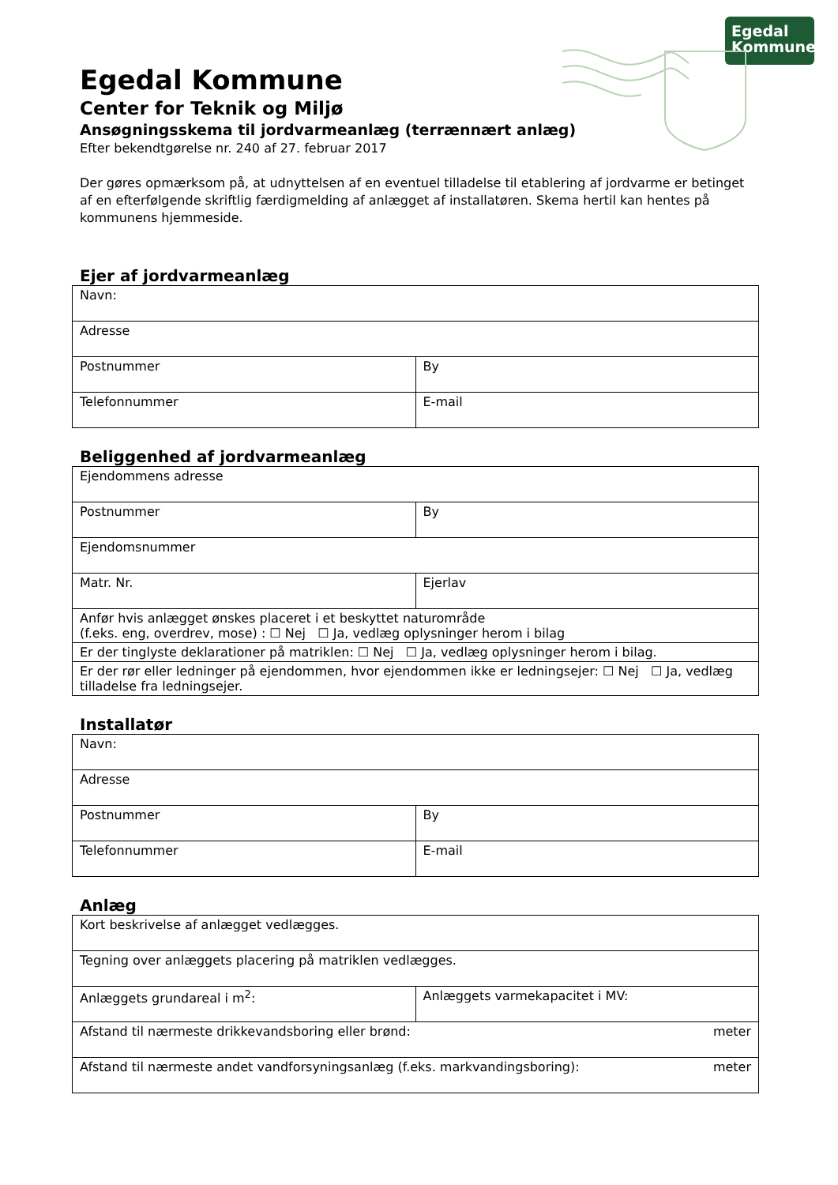Egedal
Kommune
Egedal Kommune
Center for Teknik og Miljø
Ansøgningsskema til jordvarmeanlæg (terrænnært anlæg)
Efter bekendtgørelse nr. 240 af 27. februar 2017
Der gøres opmærksom på, at udnyttelsen af en eventuel tilladelse til etablering af jordvarme er betinget af en efterfølgende skriftlig færdigmelding af anlægget af installatøren. Skema hertil kan hentes på kommunens hjemmeside.
Ejer af jordvarmeanlæg
| Navn: | |
| Adresse | |
| Postnummer | By |
| Telefonnummer | E-mail |
Beliggenhed af jordvarmeanlæg
| Ejendommens adresse | |
| Postnummer | By |
| Ejendomsnummer | |
| Matr. Nr. | Ejerlav |
| Anfør hvis anlægget ønskes placeret i et beskyttet naturområde (f.eks. eng, overdrev, mose) : ☐ Nej ☐ Ja, vedlæg oplysninger herom i bilag | |
| Er der tinglyste deklarationer på matriklen: ☐ Nej ☐ Ja, vedlæg oplysninger herom i bilag. | |
| Er der rør eller ledninger på ejendommen, hvor ejendommen ikke er ledningsejer: ☐ Nej ☐ Ja, vedlæg tilladelse fra ledningsejer. | |
Installatør
| Navn: | |
| Adresse | |
| Postnummer | By |
| Telefonnummer | E-mail |
Anlæg
| Kort beskrivelse af anlægget vedlægges. | |
| Tegning over anlæggets placering på matriklen vedlægges. | |
| Anlæggets grundareal i m<sup>2</sup>: | Anlæggets varmekapacitet i MV: |
| Afstand til nærmeste drikkevandsboring eller brønd: meter | |
| Afstand til nærmeste andet vandforsyningsanlæg (f.eks. markvandingsboring): meter | |